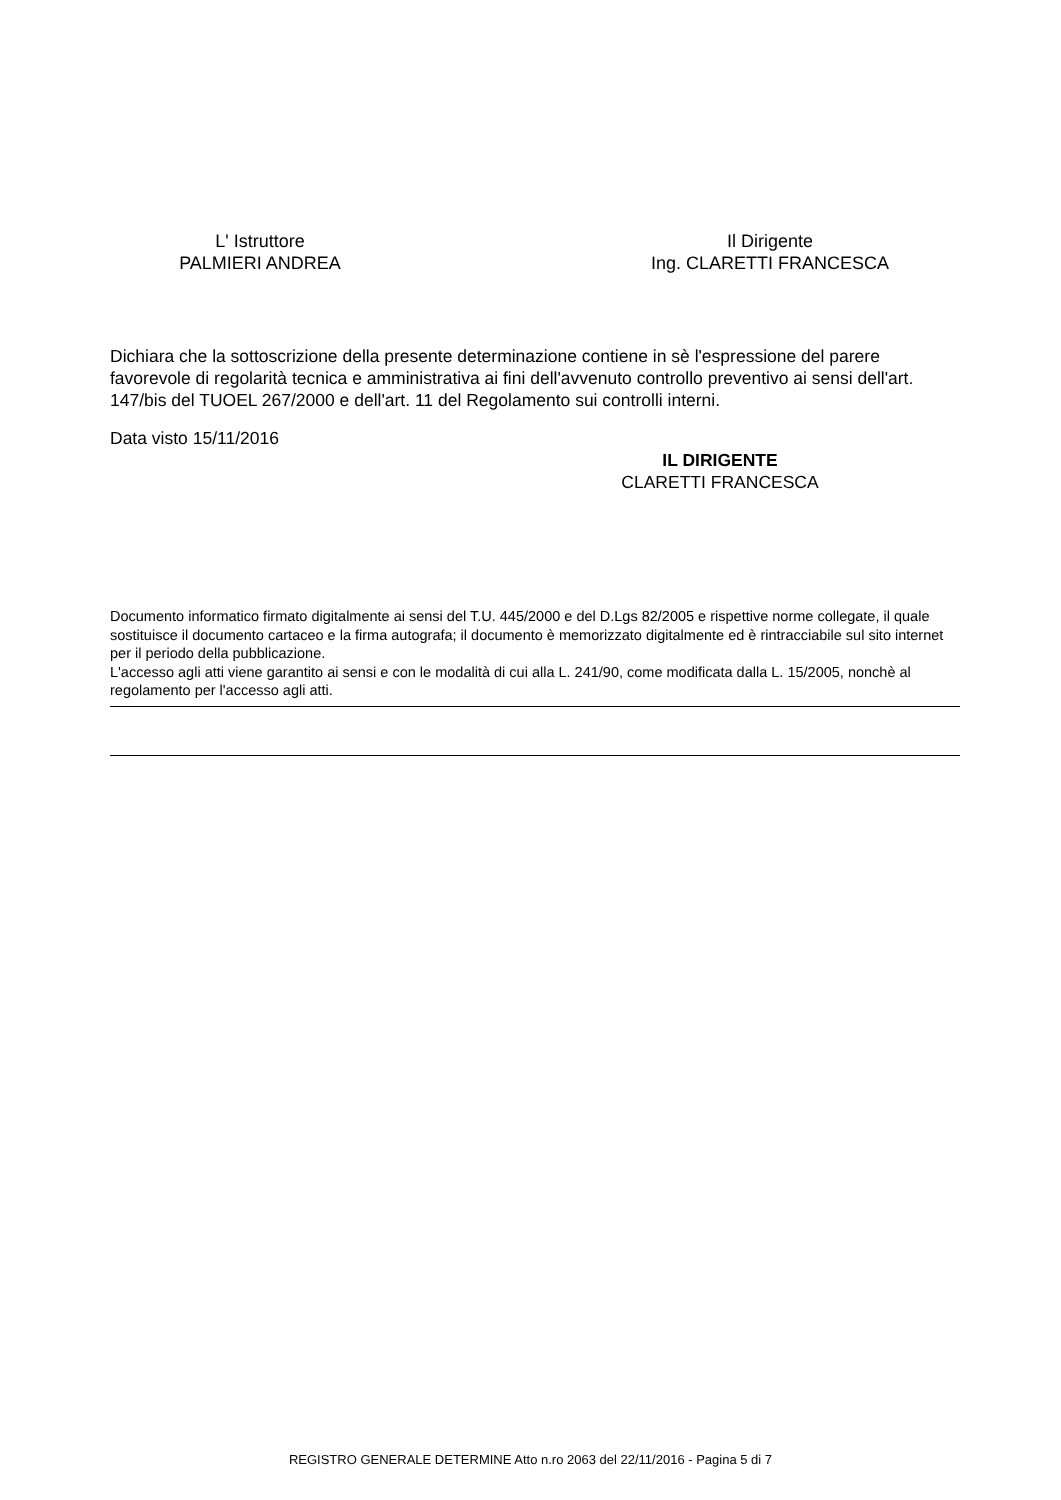L' Istruttore
PALMIERI ANDREA
Il Dirigente
Ing. CLARETTI FRANCESCA
Dichiara che la sottoscrizione della presente determinazione contiene in sè l'espressione del parere favorevole di regolarità tecnica e amministrativa ai fini dell'avvenuto controllo preventivo ai sensi dell'art. 147/bis del TUOEL 267/2000 e dell'art. 11 del Regolamento sui controlli interni.
Data visto 15/11/2016
IL DIRIGENTE
CLARETTI FRANCESCA
Documento informatico firmato digitalmente ai sensi del T.U. 445/2000 e del D.Lgs 82/2005 e rispettive norme collegate, il quale sostituisce il documento cartaceo e la firma autografa; il documento è memorizzato digitalmente ed è rintracciabile sul sito internet per il periodo della pubblicazione.
L'accesso agli atti viene garantito ai sensi e con le modalità di cui alla L. 241/90, come modificata dalla L. 15/2005, nonchè al regolamento per l'accesso agli atti.
REGISTRO GENERALE DETERMINE Atto n.ro 2063 del 22/11/2016 - Pagina 5 di 7